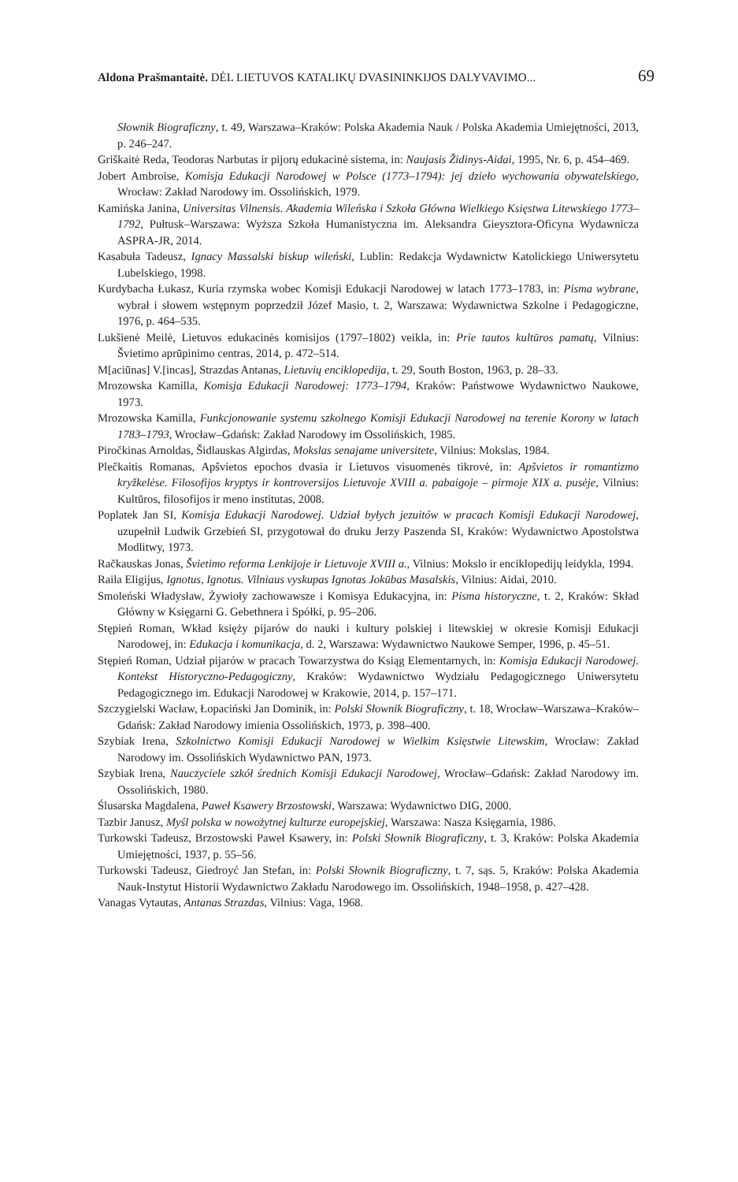Aldona Prašmantaitė. DĖL LIETUVOS KATALIKŲ DVASININKIJOS DALYVAVIMO... 69
Słownik Biograficzny, t. 49, Warszawa–Kraków: Polska Akademia Nauk / Polska Akademia Umiejętności, 2013, p. 246–247.
Griškaitė Reda, Teodoras Narbutas ir pijorų edukacinė sistema, in: Naujasis Židinys-Aidai, 1995, Nr. 6, p. 454–469.
Jobert Ambroise, Komisja Edukacji Narodowej w Polsce (1773–1794): jej dzieło wychowania obywatelskiego, Wrocław: Zakład Narodowy im. Ossolińskich, 1979.
Kamińska Janina, Universitas Vilnensis. Akademia Wileńska i Szkoła Główna Wielkiego Księstwa Litewskiego 1773–1792, Pułtusk–Warszawa: Wyższa Szkoła Humanistyczna im. Aleksandra Gieysztora-Oficyna Wydawnicza ASPRA-JR, 2014.
Kasabuła Tadeusz, Ignacy Massalski biskup wileński, Lublin: Redakcja Wydawnictw Katolickiego Uniwersytetu Lubelskiego, 1998.
Kurdybacha Łukasz, Kuria rzymska wobec Komisji Edukacji Narodowej w latach 1773–1783, in: Pisma wybrane, wybrał i słowem wstępnym poprzedził Józef Masio, t. 2, Warszawa: Wydawnictwa Szkolne i Pedagogiczne, 1976, p. 464–535.
Lukšienė Meilė, Lietuvos edukacinės komisijos (1797–1802) veikla, in: Prie tautos kultūros pamatų, Vilnius: Švietimo aprūpinimo centras, 2014, p. 472–514.
M[aciūnas] V.[incas], Strazdas Antanas, Lietuvių enciklopedija, t. 29, South Boston, 1963, p. 28–33.
Mrozowska Kamilla, Komisja Edukacji Narodowej: 1773–1794, Kraków: Państwowe Wydawnictwo Naukowe, 1973.
Mrozowska Kamilla, Funkcjonowanie systemu szkolnego Komisji Edukacji Narodowej na terenie Korony w latach 1783–1793, Wrocław–Gdańsk: Zakład Narodowy im Ossolińskich, 1985.
Piročkinas Arnoldas, Šidlauskas Algirdas, Mokslas senajame universitete, Vilnius: Mokslas, 1984.
Plečkaitis Romanas, Apšvietos epochos dvasia ir Lietuvos visuomenės tikrovė, in: Apšvietos ir romantizmo kryžkelėse. Filosofijos kryptys ir kontroversijos Lietuvoje XVIII a. pabaigoje – pirmoje XIX a. pusėje, Vilnius: Kultūros, filosofijos ir meno institutas, 2008.
Poplatek Jan SI, Komisja Edukacji Narodowej. Udział byłych jezuitów w pracach Komisji Edukacji Narodowej, uzupełnił Ludwik Grzebień SI, przygotował do druku Jerzy Paszenda SI, Kraków: Wydawnictwo Apostolstwa Modlitwy, 1973.
Račkauskas Jonas, Švietimo reforma Lenkijoje ir Lietuvoje XVIII a., Vilnius: Mokslo ir enciklopedijų leidykla, 1994.
Raila Eligijus, Ignotus, Ignotus. Vilniaus vyskupas Ignotas Jokūbas Masalskis, Vilnius: Aidai, 2010.
Smoleński Władysław, Żywioły zachowawsze i Komisya Edukacyjna, in: Pisma historyczne, t. 2, Kraków: Skład Główny w Księgarni G. Gebethnera i Spółki, p. 95–206.
Stępień Roman, Wkład księży pijarów do nauki i kultury polskiej i litewskiej w okresie Komisji Edukacji Narodowej, in: Edukacja i komunikacja, d. 2, Warszawa: Wydawnictwo Naukowe Semper, 1996, p. 45–51.
Stępień Roman, Udział pijarów w pracach Towarzystwa do Ksiąg Elementarnych, in: Komisja Edukacji Narodowej. Kontekst Historyczno-Pedagogiczny, Kraków: Wydawnictwo Wydziału Pedagogicznego Uniwersytetu Pedagogicznego im. Edukacji Narodowej w Krakowie, 2014, p. 157–171.
Szczygielski Wacław, Łopaciński Jan Dominik, in: Polski Słownik Biograficzny, t. 18, Wrocław–Warszawa–Kraków–Gdańsk: Zakład Narodowy imienia Ossolińskich, 1973, p. 398–400.
Szybiak Irena, Szkolnictwo Komisji Edukacji Narodowej w Wielkim Księstwie Litewskim, Wrocław: Zakład Narodowy im. Ossolińskich Wydawnictwo PAN, 1973.
Szybiak Irena, Nauczyciele szkół średnich Komisji Edukacji Narodowej, Wrocław–Gdańsk: Zakład Narodowy im. Ossolińskich, 1980.
Ślusarska Magdalena, Paweł Ksawery Brzostowski, Warszawa: Wydawnictwo DIG, 2000.
Tazbir Janusz, Myśl polska w nowożytnej kulturze europejskiej, Warszawa: Nasza Księgarnia, 1986.
Turkowski Tadeusz, Brzostowski Paweł Ksawery, in: Polski Słownik Biograficzny, t. 3, Kraków: Polska Akademia Umiejętności, 1937, p. 55–56.
Turkowski Tadeusz, Giedroyć Jan Stefan, in: Polski Słownik Biograficzny, t. 7, sąs. 5, Kraków: Polska Akademia Nauk-Instytut Historii Wydawnictwo Zakładu Narodowego im. Ossolińskich, 1948–1958, p. 427–428.
Vanagas Vytautas, Antanas Strazdas, Vilnius: Vaga, 1968.